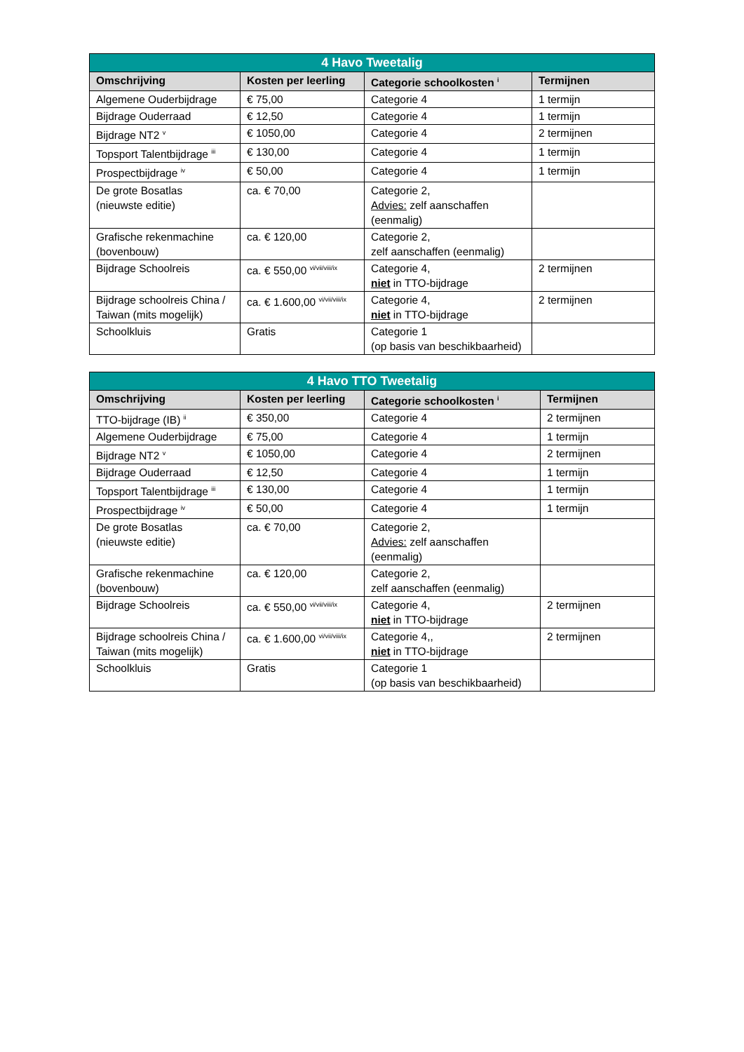| 4 Havo Tweetalig | | | |
| --- | --- | --- | --- |
| Omschrijving | Kosten per leerling | Categorie schoolkosten <sup>i</sup> | Termijnen |
| Algemene Ouderbijdrage | € 75,00 | Categorie 4 | 1 termijn |
| Bijdrage Ouderraad | € 12,50 | Categorie 4 | 1 termijn |
| Bijdrage NT2 <sup>v</sup> | € 1050,00 | Categorie 4 | 2 termijnen |
| Topsport Talentbijdrage <sup>iii</sup> | € 130,00 | Categorie 4 | 1 termijn |
| Prospectbijdrage <sup>iv</sup> | € 50,00 | Categorie 4 | 1 termijn |
| De grote Bosatlas (nieuwste editie) | ca. € 70,00 | Categorie 2, Advies: zelf aanschaffen (eenmalig) | |
| Grafische rekenmachine (bovenbouw) | ca. € 120,00 | Categorie 2, zelf aanschaffen (eenmalig) | |
| Bijdrage Schoolreis | ca. € 550,00 <sup>vi/vii/viii/ix</sup> | Categorie 4, niet in TTO-bijdrage | 2 termijnen |
| Bijdrage schoolreis China / Taiwan (mits mogelijk) | ca. € 1.600,00 <sup>vi/vii/viii/ix</sup> | Categorie 4, niet in TTO-bijdrage | 2 termijnen |
| Schoolkluis | Gratis | Categorie 1 (op basis van beschikbaarheid) | |
| 4 Havo TTO Tweetalig | | | |
| --- | --- | --- | --- |
| Omschrijving | Kosten per leerling | Categorie schoolkosten <sup>i</sup> | Termijnen |
| TTO-bijdrage (IB) <sup>ii</sup> | € 350,00 | Categorie 4 | 2 termijnen |
| Algemene Ouderbijdrage | € 75,00 | Categorie 4 | 1 termijn |
| Bijdrage NT2 <sup>v</sup> | € 1050,00 | Categorie 4 | 2 termijnen |
| Bijdrage Ouderraad | € 12,50 | Categorie 4 | 1 termijn |
| Topsport Talentbijdrage <sup>iii</sup> | € 130,00 | Categorie 4 | 1 termijn |
| Prospectbijdrage <sup>iv</sup> | € 50,00 | Categorie 4 | 1 termijn |
| De grote Bosatlas (nieuwste editie) | ca. € 70,00 | Categorie 2, Advies: zelf aanschaffen (eenmalig) | |
| Grafische rekenmachine (bovenbouw) | ca. € 120,00 | Categorie 2, zelf aanschaffen (eenmalig) | |
| Bijdrage Schoolreis | ca. € 550,00 <sup>vi/vii/viii/ix</sup> | Categorie 4, niet in TTO-bijdrage | 2 termijnen |
| Bijdrage schoolreis China / Taiwan (mits mogelijk) | ca. € 1.600,00 <sup>vi/vii/viii/ix</sup> | Categorie 4,, niet in TTO-bijdrage | 2 termijnen |
| Schoolkluis | Gratis | Categorie 1 (op basis van beschikbaarheid) | |